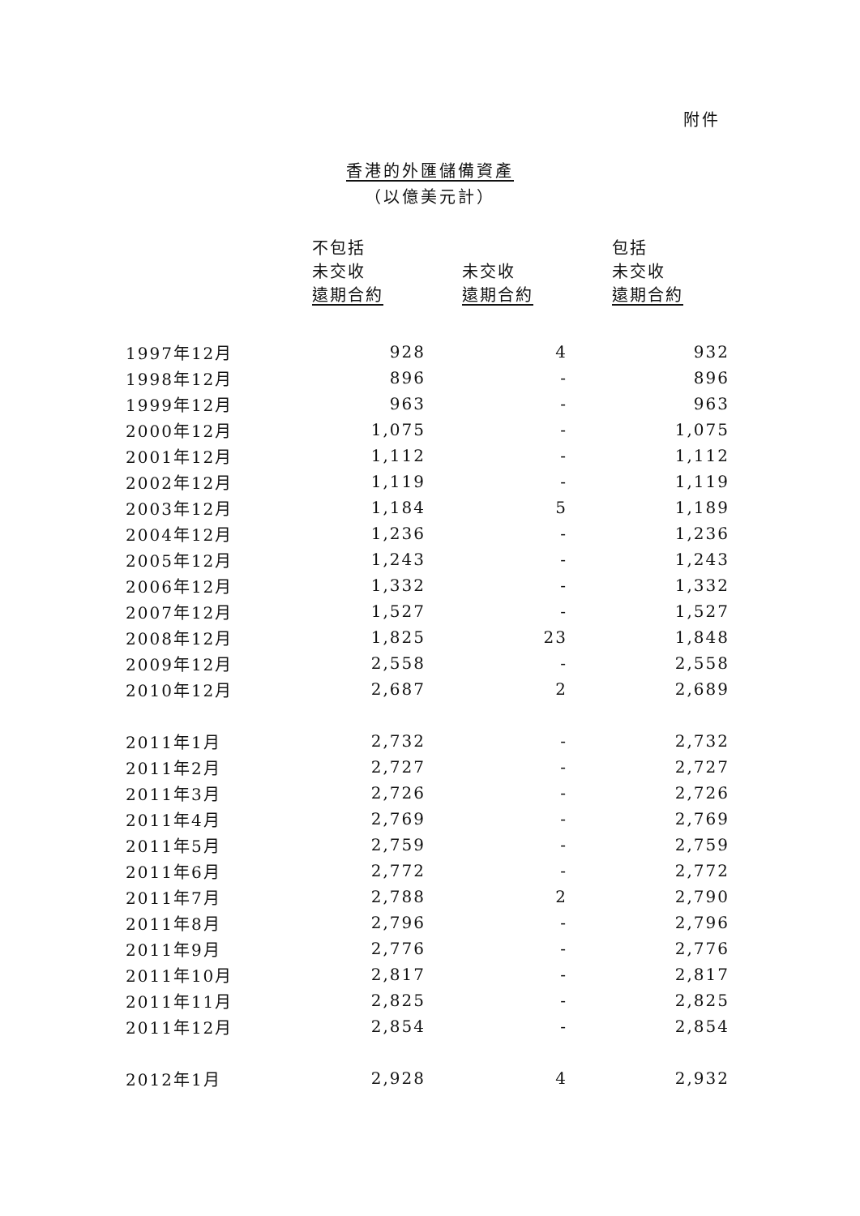附件
香港的外匯儲備資產
（以億美元計）
| | 不包括 未交收 遠期合約 | 未交收 遠期合約 | 包括 未交收 遠期合約 |
| 1997年12月 | 928 | 4 | 932 |
| 1998年12月 | 896 | - | 896 |
| 1999年12月 | 963 | - | 963 |
| 2000年12月 | 1,075 | - | 1,075 |
| 2001年12月 | 1,112 | - | 1,112 |
| 2002年12月 | 1,119 | - | 1,119 |
| 2003年12月 | 1,184 | 5 | 1,189 |
| 2004年12月 | 1,236 | - | 1,236 |
| 2005年12月 | 1,243 | - | 1,243 |
| 2006年12月 | 1,332 | - | 1,332 |
| 2007年12月 | 1,527 | - | 1,527 |
| 2008年12月 | 1,825 | 23 | 1,848 |
| 2009年12月 | 2,558 | - | 2,558 |
| 2010年12月 | 2,687 | 2 | 2,689 |
| 2011年1月 | 2,732 | - | 2,732 |
| 2011年2月 | 2,727 | - | 2,727 |
| 2011年3月 | 2,726 | - | 2,726 |
| 2011年4月 | 2,769 | - | 2,769 |
| 2011年5月 | 2,759 | - | 2,759 |
| 2011年6月 | 2,772 | - | 2,772 |
| 2011年7月 | 2,788 | 2 | 2,790 |
| 2011年8月 | 2,796 | - | 2,796 |
| 2011年9月 | 2,776 | - | 2,776 |
| 2011年10月 | 2,817 | - | 2,817 |
| 2011年11月 | 2,825 | - | 2,825 |
| 2011年12月 | 2,854 | - | 2,854 |
| 2012年1月 | 2,928 | 4 | 2,932 |